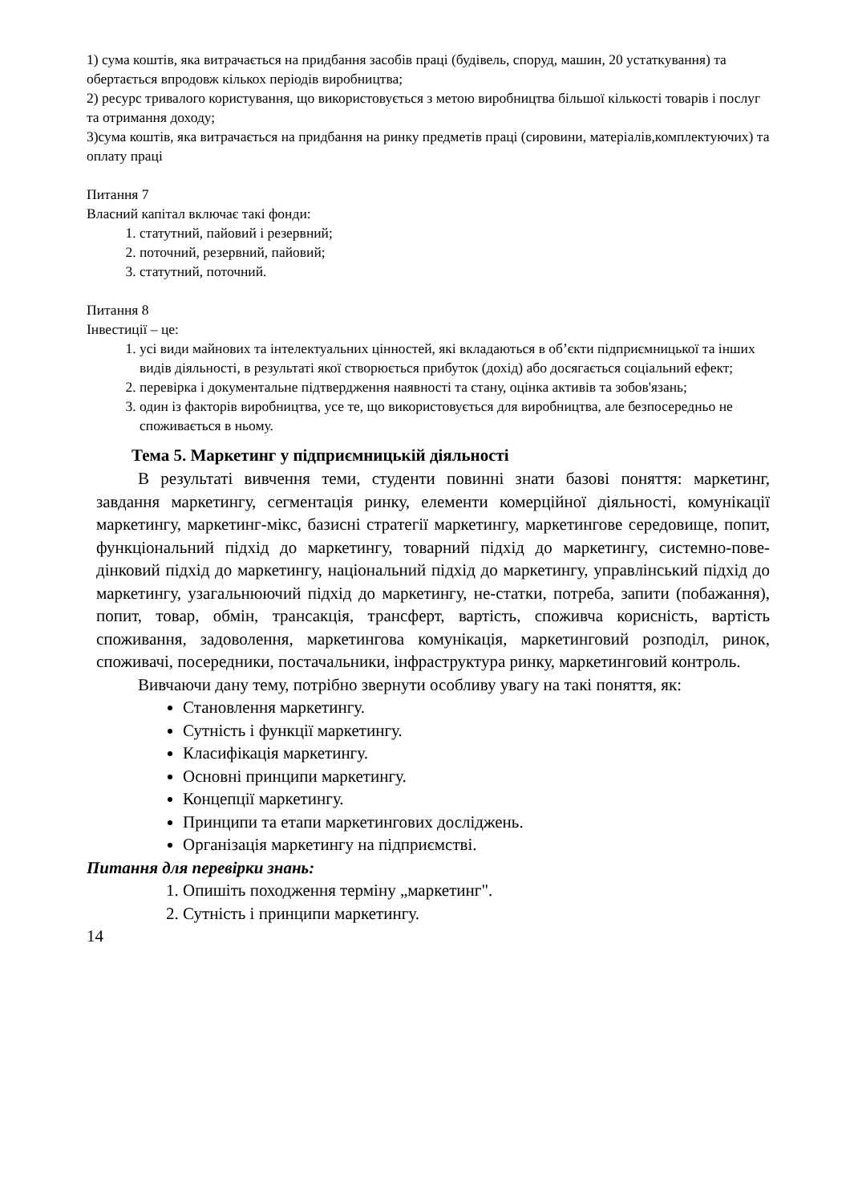1) сума коштів, яка витрачається на придбання засобів праці (будівель, споруд, машин, 20 устаткування) та обертається впродовж кількох періодів виробництва;
2) ресурс тривалого користування, що використовується з метою виробництва більшої кількості товарів і послуг та отримання доходу;
3)сума коштів, яка витрачається на придбання на ринку предметів праці (сировини, матеріалів,комплектуючих) та оплату праці
Питання 7
Власний капітал включає такі фонди:
1. статутний, пайовий і резервний;
2. поточний, резервний, пайовий;
3. статутний, поточний.
Питання 8
Інвестиції – це:
1. усі види майнових та інтелектуальних цінностей, які вкладаються в об’єкти підприємницької та інших видів діяльності, в результаті якої створюється прибуток (дохід) або досягається соціальний ефект;
2. перевірка і документальне підтвердження наявності та стану, оцінка активів та зобов'язань;
3. один із факторів виробництва, усе те, що використовується для виробництва, але безпосередньо не споживається в ньому.
Тема 5. Маркетинг у підприємницькій діяльності
В результаті вивчення теми, студенти повинні знати базові поняття: маркетинг, завдання маркетингу, сегментація ринку, елементи комерційної діяльності, комунікації маркетингу, маркетинг-мікс, базисні стратегії маркетингу, маркетингове середовище, попит, функціональний підхід до маркетингу, товарний підхід до маркетингу, системно-пове-дінковий підхід до маркетингу, національний підхід до маркетингу, управлінський підхід до маркетингу, узагальнюючий підхід до маркетингу, не-статки, потреба, запити (побажання), попит, товар, обмін, трансакція, трансферт, вартість, споживча корисність, вартість споживання, задоволення, маркетингова комунікація, маркетинговий розподіл, ринок, споживачі, посередники, постачальники, інфраструктура ринку, маркетинговий контроль.
Вивчаючи дану тему, потрібно звернути особливу увагу на такі поняття, як:
Становлення маркетингу.
Сутність і функції маркетингу.
Класифікація маркетингу.
Основні принципи маркетингу.
Концепції маркетингу.
Принципи та етапи маркетингових досліджень.
Організація маркетингу на підприємстві.
Питання для перевірки знань:
1. Опишіть походження терміну „маркетинг".
2. Сутність і принципи маркетингу.
14